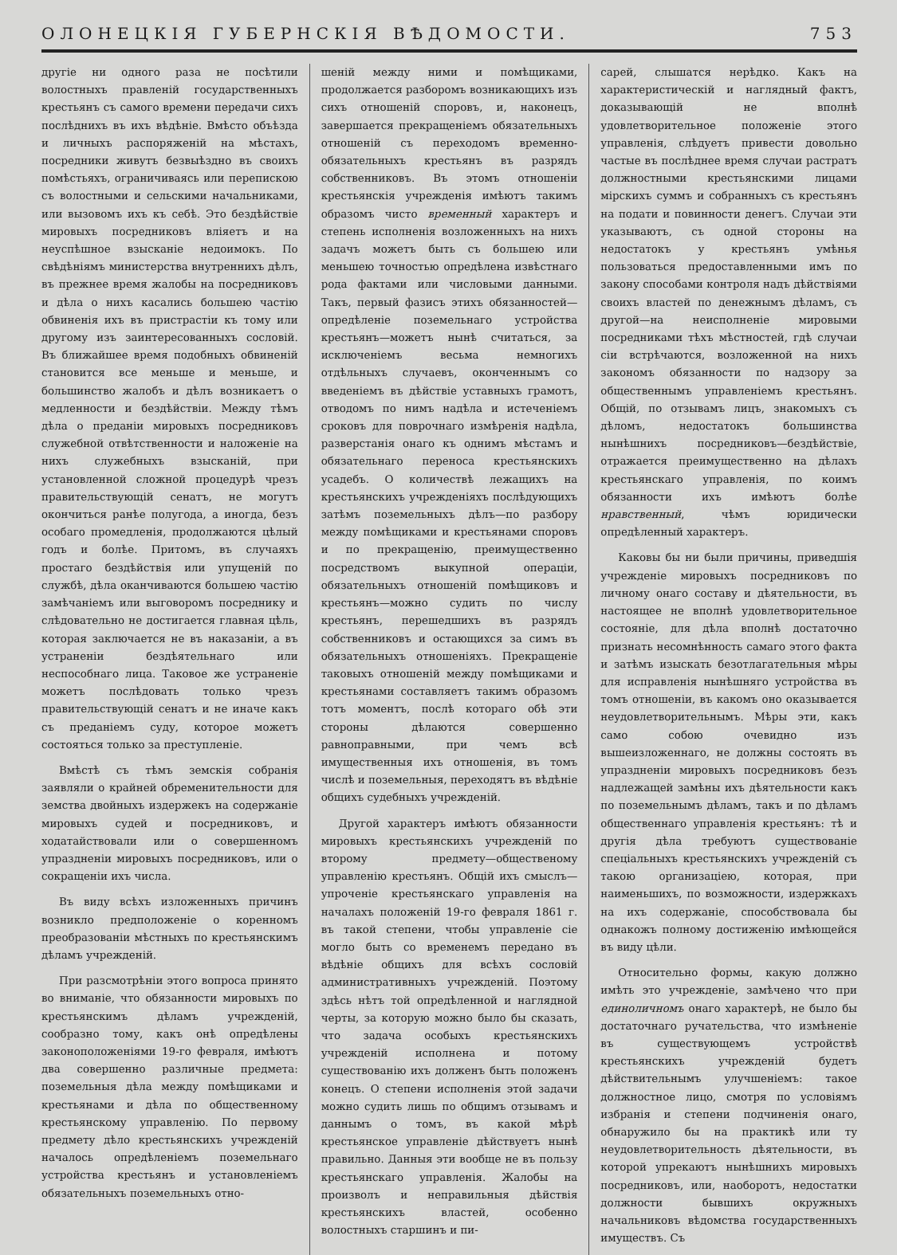ОЛОНЕЦКІЯ ГУБЕРНСКІЯ ВѢДОМОСТИ. 753
другіе ни одного раза не посѣтили волостныхъ правленій государственныхъ крестьянъ съ самого времени передачи сихъ послѣднихъ въ ихъ вѣдѣніе. Вмѣсто объѣзда и личныхъ распоряженій на мѣстахъ, посредники живутъ безвыѣздно въ своихъ помѣстьяхъ, ограничиваясь или перепискою съ волостными и сельскими начальниками, или вызовомъ ихъ къ себѣ. Это бездѣйствіе мировыхъ посредниковъ вліяетъ и на неуспѣшное взысканіе недоимокъ. По свѣдѣніямъ министерства внутреннихъ дѣлъ, въ прежнее время жалобы на посредниковъ и дѣла о нихъ касались большею частію обвиненія ихъ въ пристрастіи къ тому или другому изъ заинтересованныхъ сословій. Въ ближайшее время подобныхъ обвиненій становится все меньше и меньше, и большинство жалобъ и дѣлъ возникаетъ о медленности и бездѣйствіи. Между тѣмъ дѣла о преданіи мировыхъ посредниковъ служебной отвѣтственности и наложеніе на нихъ служебныхъ взысканій, при установленной сложной процедурѣ чрезъ правительствующій сенатъ, не могутъ окончиться ранѣе полугода, а иногда, безъ особаго промедленія, продолжаются цѣлый годъ и болѣе. Притомъ, въ случаяхъ простаго бездѣйствія или упущеній по службѣ, дѣла оканчиваются большею частію замѣчаніемъ или выговоромъ посреднику и слѣдовательно не достигается главная цѣль, которая заключается не въ наказаніи, а въ устраненіи бездѣятельнаго или неспособнаго лица. Таковое же устраненіе можетъ послѣдовать только чрезъ правительствующій сенатъ и не иначе какъ съ преданіемъ суду, которое можетъ состояться только за преступленіе.
Вмѣстѣ съ тѣмъ земскія собранія заявляли о крайней обременительности для земства двойныхъ издержекъ на содержаніе мировыхъ судей и посредниковъ, и ходатайствовали или о совершенномъ упраздненіи мировыхъ посредниковъ, или о сокращеніи ихъ числа.
Въ виду всѣхъ изложенныхъ причинъ возникло предположеніе о коренномъ преобразованіи мѣстныхъ по крестьянскимъ дѣламъ учрежденій.
При разсмотрѣніи этого вопроса принято во вниманіе, что обязанности мировыхъ по крестьянскимъ дѣламъ учрежденій, сообразно тому, какъ онѣ опредѣлены законоположеніями 19-го февраля, имѣютъ два совершенно различные предмета: поземельныя дѣла между помѣщиками и крестьянами и дѣла по общественному крестьянскому управленію. По первому предмету дѣло крестьянскихъ учрежденій началось опредѣленіемъ поземельнаго устройства крестьянъ и установленіемъ обязательныхъ поземельныхъ отно-
шеній между ними и помѣщиками, продолжается разборомъ возникающихъ изъ сихъ отношеній споровъ, и, наконецъ, завершается прекращеніемъ обязательныхъ отношеній съ переходомъ временно-обязательныхъ крестьянъ въ разрядъ собственниковъ. Въ этомъ отношеніи крестьянскія учрежденія имѣютъ такимъ образомъ чисто временный характеръ и степень исполненія возложенныхъ на нихъ задачъ можетъ быть съ большею или меньшею точностью опредѣлена извѣстнаго рода фактами или числовыми данными. Такъ, первый фазисъ этихъ обязанностей—опредѣленіе поземельнаго устройства крестьянъ—можетъ нынѣ считаться, за исключеніемъ весьма немногихъ отдѣльныхъ случаевъ, оконченнымъ со введеніемъ въ дѣйствіе уставныхъ грамотъ, отводомъ по нимъ надѣла и истеченіемъ сроковъ для поврочнаго измѣренія надѣла, разверстанія онаго къ однимъ мѣстамъ и обязательнаго переноса крестьянскихъ усадебъ. О количествѣ лежащихъ на крестьянскихъ учрежденіяхъ послѣдующихъ затѣмъ поземельныхъ дѣлъ—по разбору между помѣщиками и крестьянами споровъ и по прекращенію, преимущественно посредствомъ выкупной операціи, обязательныхъ отношеній помѣщиковъ и крестьянъ—можно судить по числу крестьянъ, перешедшихъ въ разрядъ собственниковъ и остающихся за симъ въ обязательныхъ отношеніяхъ. Прекращеніе таковыхъ отношеній между помѣщиками и крестьянами составляетъ такимъ образомъ тотъ моментъ, послѣ котораго обѣ эти стороны дѣлаются совершенно равноправными, при чемъ всѣ имущественныя ихъ отношенія, въ томъ числѣ и поземельныя, переходятъ въ вѣдѣніе общихъ судебныхъ учрежденій.
Другой характеръ имѣютъ обязанности мировыхъ крестьянскихъ учрежденій по второму предмету—общественому управленію крестьянъ. Общій ихъ смыслъ—упроченіе крестьянскаго управленія на началахъ положеній 19-го февраля 1861 г. въ такой степени, чтобы управленіе сіе могло быть со временемъ передано въ вѣдѣніе общихъ для всѣхъ сословій административныхъ учрежденій. Поэтому здѣсь нѣтъ той опредѣленной и наглядной черты, за которую можно было бы сказать, что задача особыхъ крестьянскихъ учрежденій исполнена и потому существованію ихъ долженъ быть положенъ конецъ. О степени исполненія этой задачи можно судить лишь по общимъ отзывамъ и даннымъ о томъ, въ какой мѣрѣ крестьянское управленіе дѣйствуетъ нынѣ правильно. Данныя эти вообще не въ пользу крестьянскаго управленія. Жалобы на произволъ и неправильныя дѣйствія крестьянскихъ властей, особенно волостныхъ старшинъ и пи-
сарей, слышатся нерѣдко. Какъ на характеристическій и наглядный фактъ, доказывающій не вполнѣ удовлетворительное положеніе этого управленія, слѣдуетъ привести довольно частые въ послѣднее время случаи растратъ должностными крестьянскими лицами мірскихъ суммъ и собранныхъ съ крестьянъ на подати и повинности денегъ. Случаи эти указываютъ, съ одной стороны на недостатокъ у крестьянъ умѣнья пользоваться предоставленными имъ по закону способами контроля надъ дѣйствіями своихъ властей по денежнымъ дѣламъ, съ другой—на неисполненіе мировыми посредниками тѣхъ мѣстностей, гдѣ случаи сіи встрѣчаются, возложенной на нихъ закономъ обязанности по надзору за общественнымъ управленіемъ крестьянъ. Общій, по отзывамъ лицъ, знакомыхъ съ дѣломъ, недостатокъ большинства нынѣшнихъ посредниковъ—бездѣйствіе, отражается преимущественно на дѣлахъ крестьянскаго управленія, по коимъ обязанности ихъ имѣютъ болѣе нравственный, чѣмъ юридически опредѣленный характеръ.
Каковы бы ни были причины, приведшія учрежденіе мировыхъ посредниковъ по личному онаго составу и дѣятельности, въ настоящее не вполнѣ удовлетворительное состояніе, для дѣла вполнѣ достаточно признать несомнѣнность самаго этого факта и затѣмъ изыскать безотлагательныя мѣры для исправленія нынѣшняго устройства въ томъ отношеніи, въ какомъ оно оказывается неудовлетворительнымъ. Мѣры эти, какъ само собою очевидно изъ вышеизложеннаго, не должны состоять въ упраздненіи мировыхъ посредниковъ безъ надлежащей замѣны ихъ дѣятельности какъ по поземельнымъ дѣламъ, такъ и по дѣламъ общественнаго управленія крестьянъ: тѣ и другія дѣла требуютъ существованіе спеціальныхъ крестьянскихъ учрежденій съ такою организаціею, которая, при наименьшихъ, по возможности, издержкахъ на ихъ содержаніе, способствовала бы однакожъ полному достиженію имѣющейся въ виду цѣли.
Относительно формы, какую должно имѣть это учрежденіе, замѣчено что при единоличномъ онаго характерѣ, не было бы достаточнаго ручательства, что измѣненіе въ существующемъ устройствѣ крестьянскихъ учрежденій будетъ дѣйствительнымъ улучшеніемъ: такое должностное лицо, смотря по условіямъ избранія и степени подчиненія онаго, обнаружило бы на практикѣ или ту неудовлетворительность дѣятельности, въ которой упрекаютъ нынѣшнихъ мировыхъ посредниковъ, или, наоборотъ, недостатки должности бывшихъ окружныхъ начальниковъ вѣдомства государственныхъ имуществъ. Съ